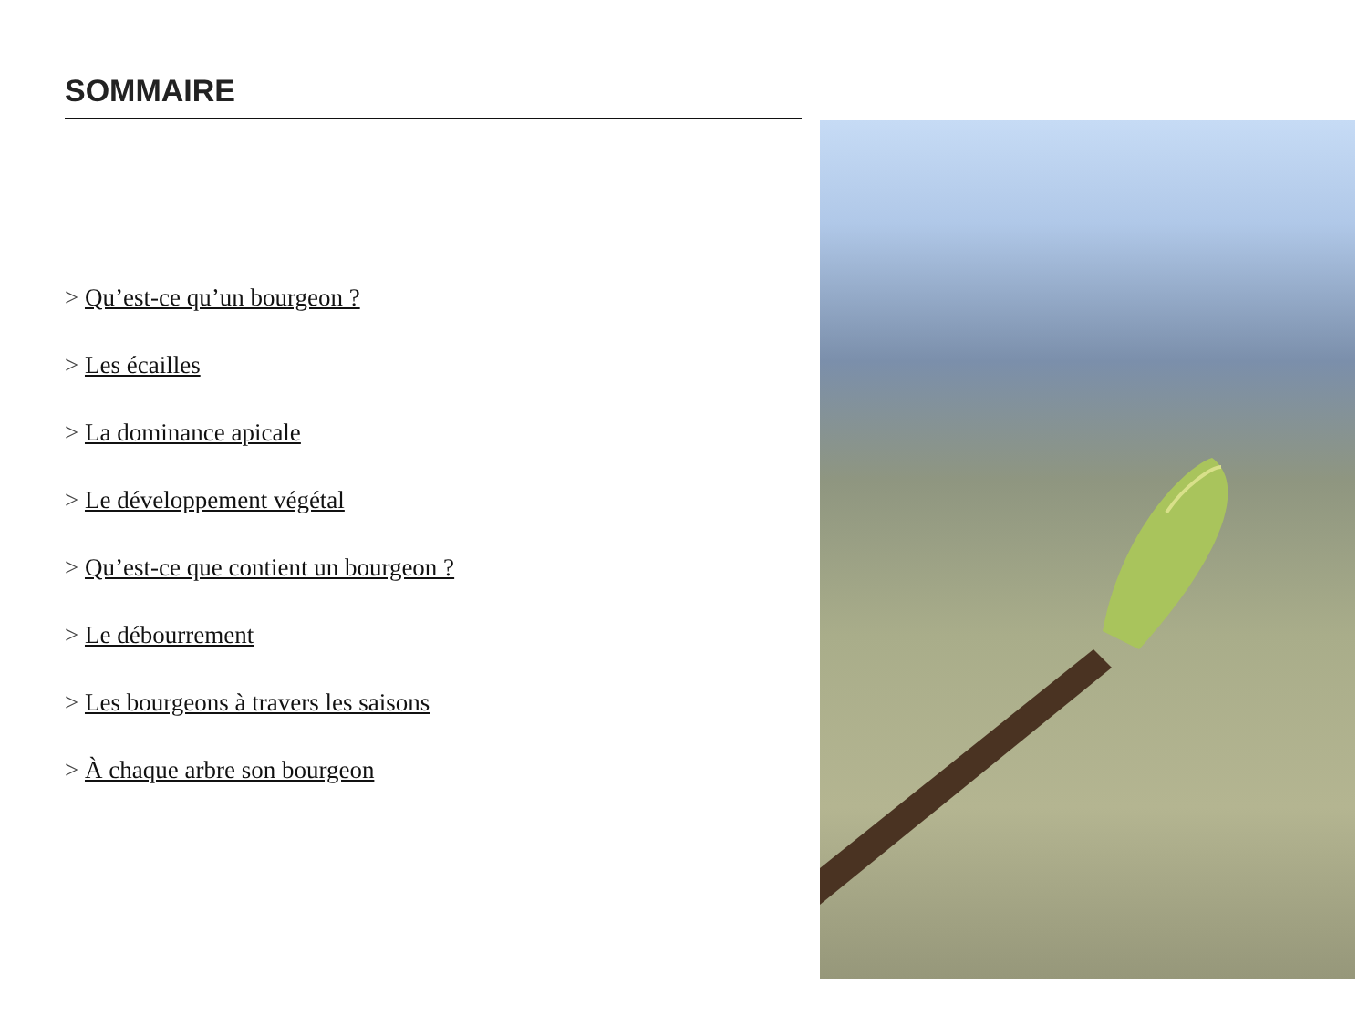SOMMAIRE
> Qu’est-ce qu’un bourgeon ?
> Les écailles
> La dominance apicale
> Le développement végétal
> Qu’est-ce que contient un bourgeon ?
> Le débourrement
> Les bourgeons à travers les saisons
> À chaque arbre son bourgeon